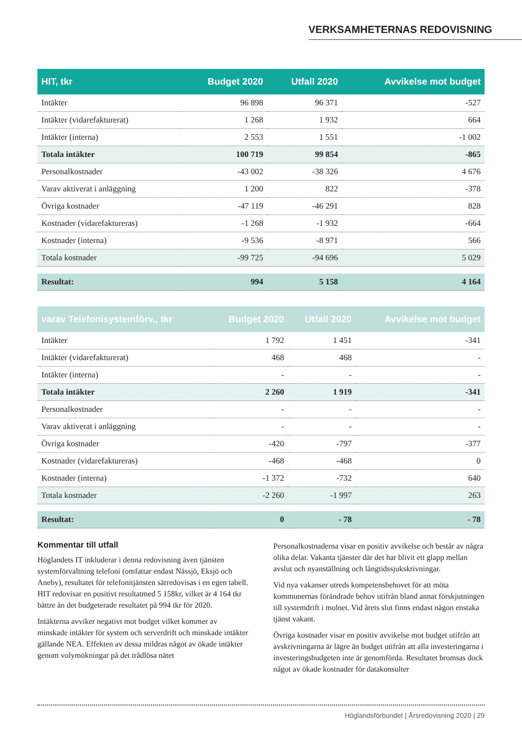VERKSAMHETERNAS REDOVISNING
| HIT, tkr | Budget 2020 | Utfall 2020 | Avvikelse mot budget |
| --- | --- | --- | --- |
| Intäkter | 96 898 | 96 371 | -527 |
| Intäkter (vidarefakturerat) | 1 268 | 1 932 | 664 |
| Intäkter (interna) | 2 553 | 1 551 | -1 002 |
| Totala intäkter | 100 719 | 99 854 | -865 |
| Personalkostnader | -43 002 | -38 326 | 4 676 |
| Varav aktiverat i anläggning | 1 200 | 822 | -378 |
| Övriga kostnader | -47 119 | -46 291 | 828 |
| Kostnader (vidarefaktureras) | -1 268 | -1 932 | -664 |
| Kostnader (interna) | -9 536 | -8 971 | 566 |
| Totala kostnader | -99 725 | -94 696 | 5 029 |
| Resultat: | 994 | 5 158 | 4 164 |
| varav Telefonisystemförv., tkr | Budget 2020 | Utfall 2020 | Avvikelse mot budget |
| --- | --- | --- | --- |
| Intäkter | 1 792 | 1 451 | -341 |
| Intäkter (vidarefakturerat) | 468 | 468 | - |
| Intäkter (interna) | - | - | - |
| Totala intäkter | 2 260 | 1 919 | -341 |
| Personalkostnader | - | - | - |
| Varav aktiverat i anläggning | - | - | - |
| Övriga kostnader | -420 | -797 | -377 |
| Kostnader (vidarefaktureras) | -468 | -468 | 0 |
| Kostnader (interna) | -1 372 | -732 | 640 |
| Totala kostnader | -2 260 | -1 997 | 263 |
| Resultat: | 0 | - 78 | - 78 |
Kommentar till utfall
Höglandets IT inkluderar i denna redovisning även tjänsten systemförvaltning telefoni (omfattar endast Nässjö, Eksjö och Aneby), resultatet för telefonitjänsten särredovisas i en egen tabell. HIT redovisar en positivt resultatmed 5 158kr, vilket är 4 164 tkr bättre än det budgeterade resultatet på 994 tkr för 2020.
Intäkterna avviker negativt mot budget vilket kommer av minskade intäkter för system och serverdrift och minskade intäkter gällande NEA. Effekten av dessa mildras något av ökade intäkter genom volymökningar på det trådlösa nätet
Personalkostnaderna visar en positiv avvikelse och består av några olika delar. Vakanta tjänster där det har blivit ett glapp mellan avslut och nyanställning och långtidssjukskrivningar.
Vid nya vakanser utreds kompetensbehovet för att möta kommunernas förändrade behov utifrån bland annat förskjutningen till systemdrift i molnet. Vid årets slut finns endast någon enstaka tjänst vakant.
Övriga kostnader visar en positiv avvikelse mot budget utifrån att avskrivningarna är lägre än budget utifrån att alla investeringarna i investeringsbudgeten inte är genomförda. Resultatet bromsas dock något av ökade kostnader för datakonsulter
Höglandsförbundet | Årsredovisning 2020 | 29